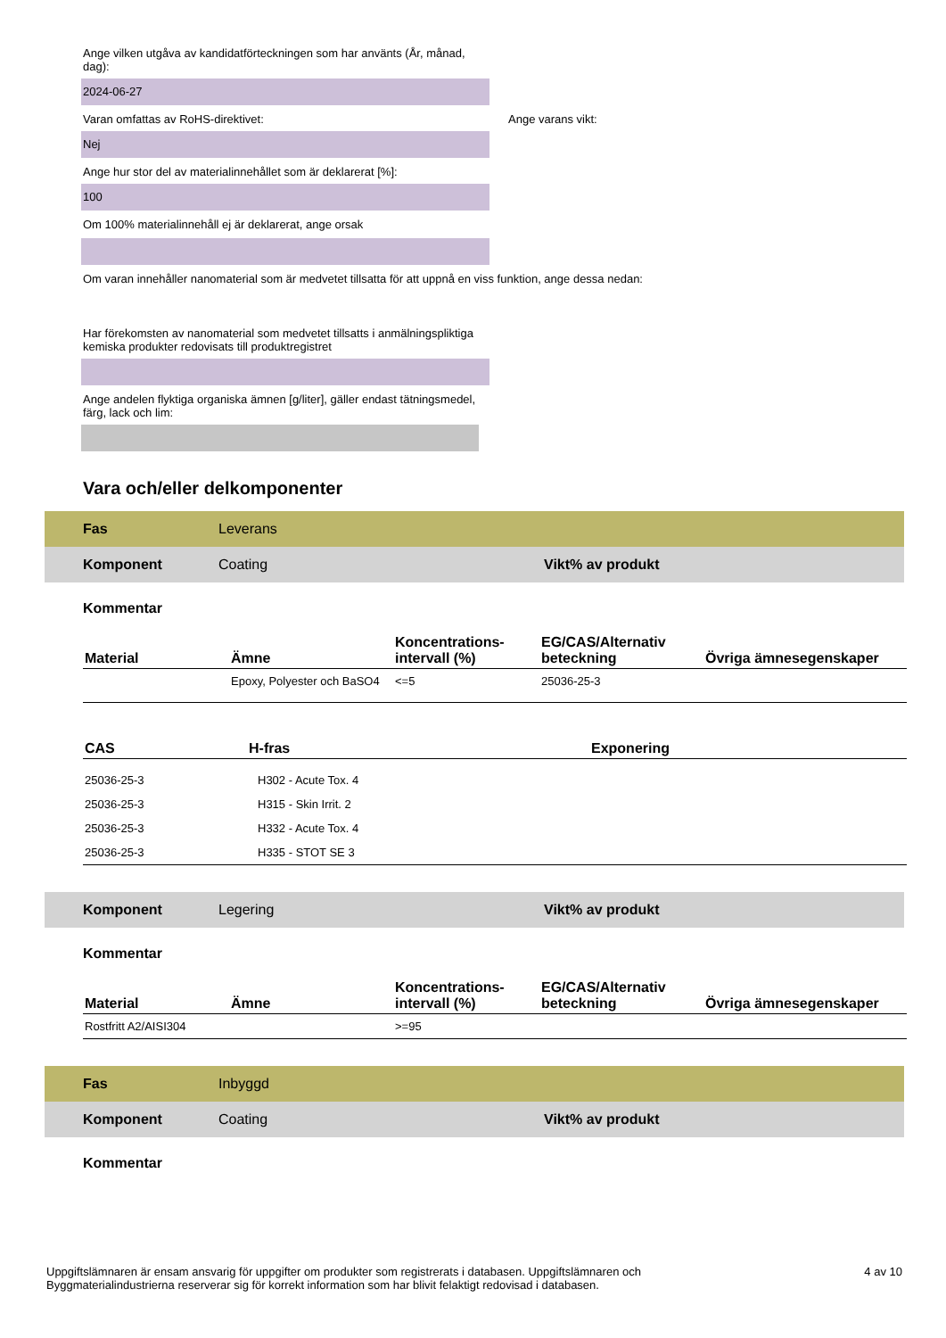Ange vilken utgåva av kandidatförteckningen som har använts (År, månad, dag):
2024-06-27
Varan omfattas av RoHS-direktivet: Ange varans vikt:
Nej
Ange hur stor del av materialinnehållet som är deklarerat [%]:
100
Om 100% materialinnehåll ej är deklarerat, ange orsak
Om varan innehåller nanomaterial som är medvetet tillsatta för att uppnå en viss funktion, ange dessa nedan:
Har förekomsten av nanomaterial som medvetet tillsatts i anmälningspliktiga kemiska produkter redovisats till produktregistret
Ange andelen flyktiga organiska ämnen [g/liter], gäller endast tätningsmedel, färg, lack och lim:
Vara och/eller delkomponenter
Fas Leverans
Komponent Coating Vikt% av produkt
Kommentar
| Material | Ämne | Koncentrations-intervall (%) | EG/CAS/Alternativ beteckning | Övriga ämnesegenskaper |
| --- | --- | --- | --- | --- |
| | Epoxy, Polyester och BaSO4 | <=5 | 25036-25-3 | |
| CAS | H-fras | Exponering |
| --- | --- | --- |
| 25036-25-3 | H302 - Acute Tox. 4 | |
| 25036-25-3 | H315 - Skin Irrit. 2 | |
| 25036-25-3 | H332 - Acute Tox. 4 | |
| 25036-25-3 | H335 - STOT SE 3 | |
Komponent Legering Vikt% av produkt
Kommentar
| Material | Ämne | Koncentrations-intervall (%) | EG/CAS/Alternativ beteckning | Övriga ämnesegenskaper |
| --- | --- | --- | --- | --- |
| Rostfritt A2/AISI304 | | >=95 | | |
Fas Inbyggd
Komponent Coating Vikt% av produkt
Kommentar
Uppgiftslämnaren är ensam ansvarig för uppgifter om produkter som registrerats i databasen. Uppgiftslämnaren och Byggmaterialindustrierna reserverar sig för korrekt information som har blivit felaktigt redovisad i databasen.
4 av 10